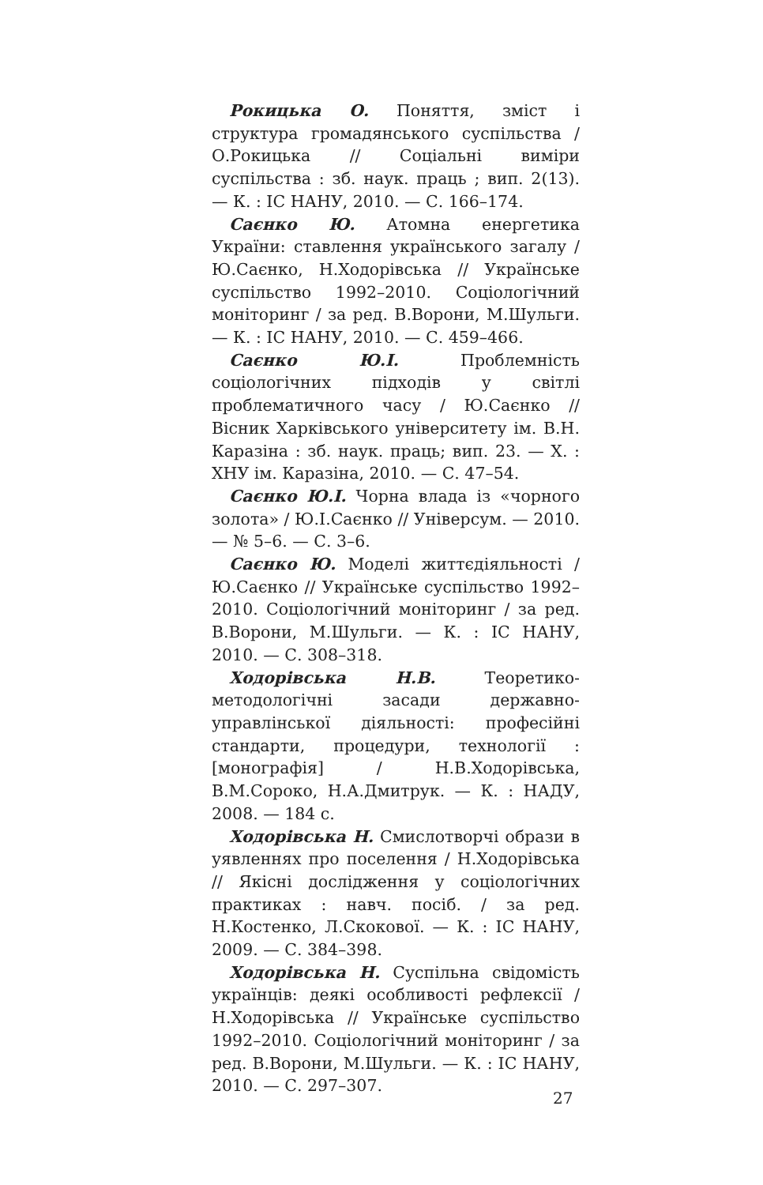Рокицька О. Поняття, зміст і структура громадянського суспільства / О.Рокицька // Соціальні виміри суспільства : зб. наук. праць ; вип. 2(13). — К. : ІС НАНУ, 2010. — С. 166–174.
Саєнко Ю. Атомна енергетика України: ставлення українського загалу / Ю.Саєнко, Н.Ходорівська // Українське суспільство 1992–2010. Соціологічний моніторинг / за ред. В.Ворони, М.Шульги. — К. : ІС НАНУ, 2010. — С. 459–466.
Саєнко Ю.І. Проблемність соціологічних підходів у світлі проблематичного часу / Ю.Саєнко // Вісник Харківського університету ім. В.Н. Каразіна : зб. наук. праць; вип. 23. — Х. : ХНУ ім. Каразіна, 2010. — С. 47–54.
Саєнко Ю.І. Чорна влада із «чорного золота» / Ю.І.Саєнко // Універсум. — 2010. — № 5–6. — С. 3–6.
Саєнко Ю. Моделі життєдіяльності / Ю.Саєнко // Українське суспільство 1992–2010. Соціологічний моніторинг / за ред. В.Ворони, М.Шульги. — К. : ІС НАНУ, 2010. — С. 308–318.
Ходорівська Н.В. Теоретико-методологічні засади державно-управлінської діяльності: професійні стандарти, процедури, технології : [монографія] / Н.В.Ходорівська, В.М.Сороко, Н.А.Дмитрук. — К. : НАДУ, 2008. — 184 с.
Ходорівська Н. Смислотворчі образи в уявленнях про поселення / Н.Ходорівська // Якісні дослідження у соціологічних практиках : навч. посіб. / за ред. Н.Костенко, Л.Скокової. — К. : ІС НАНУ, 2009. — С. 384–398.
Ходорівська Н. Суспільна свідомість українців: деякі особливості рефлексії / Н.Ходорівська // Українське суспільство 1992–2010. Соціологічний моніторинг / за ред. В.Ворони, М.Шульги. — К. : ІС НАНУ, 2010. — С. 297–307.
27